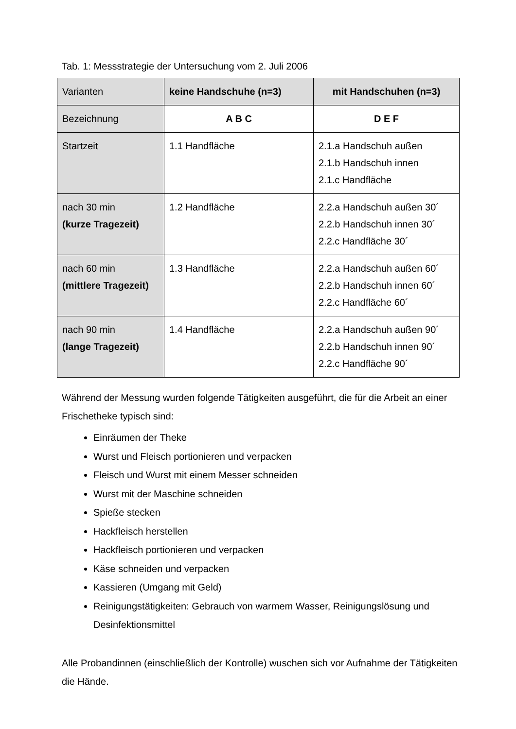Tab. 1: Messstrategie der Untersuchung vom 2. Juli 2006
| Varianten | keine Handschuhe (n=3) | mit Handschuhen (n=3) |
| --- | --- | --- |
| Bezeichnung | A B C | D E F |
| Startzeit | 1.1 Handfläche | 2.1.a Handschuh außen 2.1.b Handschuh innen 2.1.c Handfläche |
| nach 30 min (kurze Tragezeit) | 1.2 Handfläche | 2.2.a Handschuh außen 30´ 2.2.b Handschuh innen 30´ 2.2.c Handfläche 30´ |
| nach 60 min (mittlere Tragezeit) | 1.3 Handfläche | 2.2.a Handschuh außen 60´ 2.2.b Handschuh innen 60´ 2.2.c Handfläche 60´ |
| nach 90 min (lange Tragezeit) | 1.4 Handfläche | 2.2.a Handschuh außen 90´ 2.2.b Handschuh innen 90´ 2.2.c Handfläche 90´ |
Während der Messung wurden folgende Tätigkeiten ausgeführt, die für die Arbeit an einer Frischetheke typisch sind:
Einräumen der Theke
Wurst und Fleisch portionieren und verpacken
Fleisch und Wurst mit einem Messer schneiden
Wurst mit der Maschine schneiden
Spieße stecken
Hackfleisch herstellen
Hackfleisch portionieren und verpacken
Käse schneiden und verpacken
Kassieren (Umgang mit Geld)
Reinigungstätigkeiten: Gebrauch von warmem Wasser, Reinigungslösung und Desinfektionsmittel
Alle Probandinnen (einschließlich der Kontrolle) wuschen sich vor Aufnahme der Tätigkeiten die Hände.